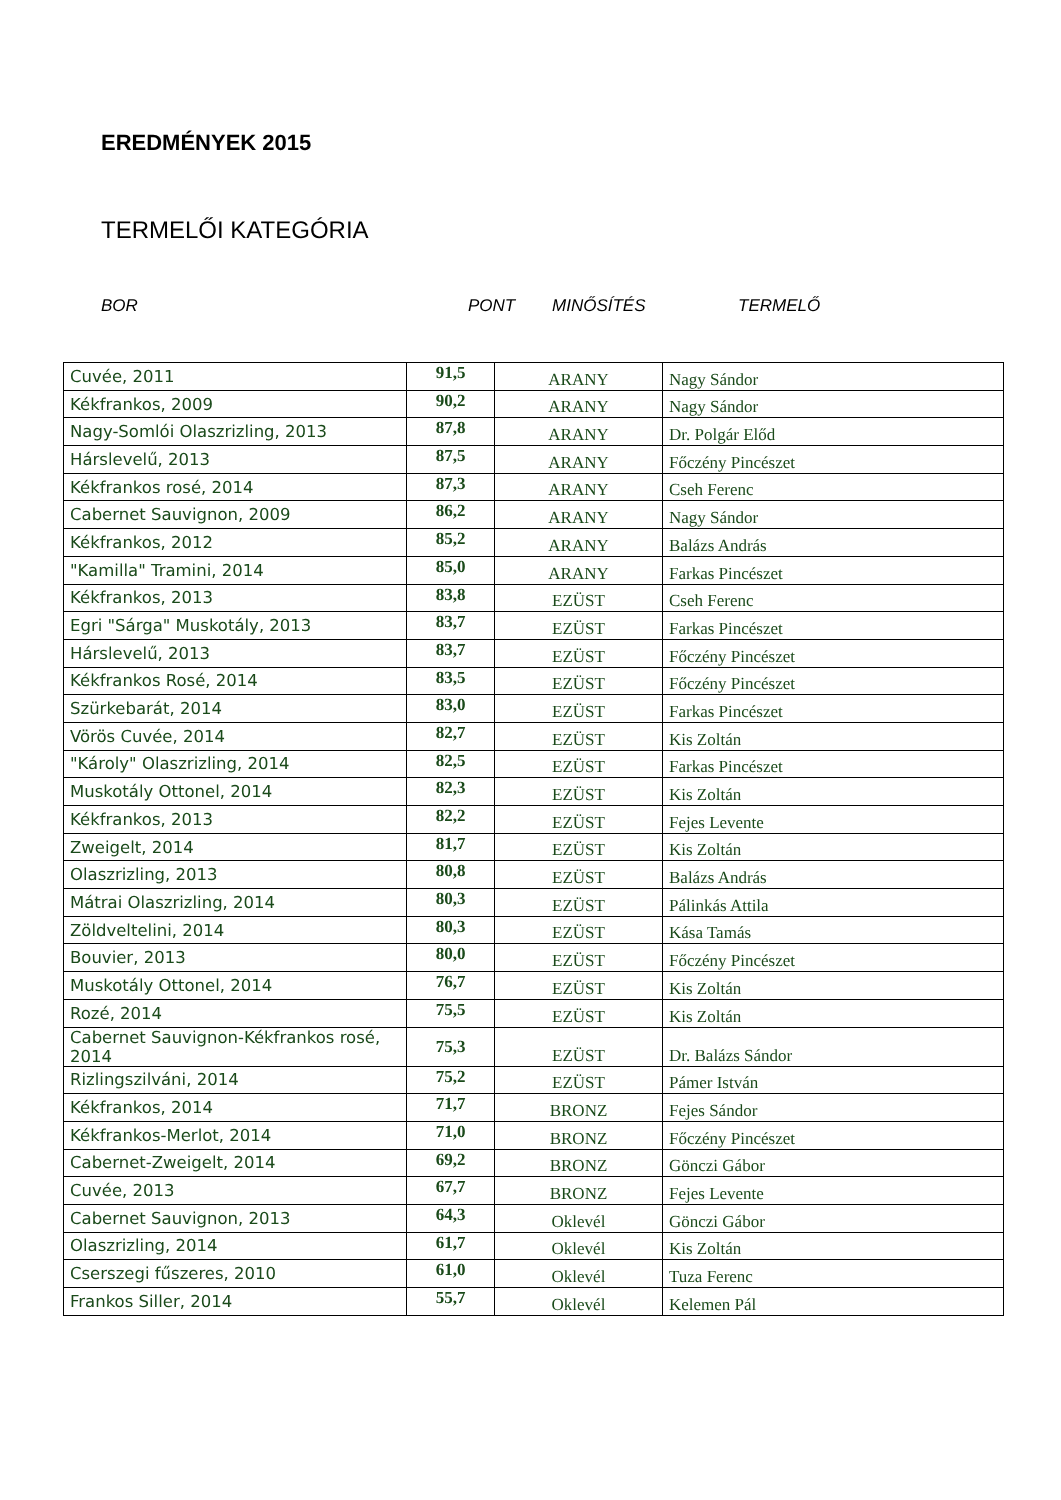EREDMÉNYEK 2015
TERMELŐI KATEGÓRIA
BOR PONT MINŐSÍTÉS TERMELŐ
| Cuvée, 2011 | 91,5 | ARANY | Nagy Sándor |
| Kékfrankos, 2009 | 90,2 | ARANY | Nagy Sándor |
| Nagy-Somlói Olaszrizling, 2013 | 87,8 | ARANY | Dr. Polgár Előd |
| Hárslevelű, 2013 | 87,5 | ARANY | Főczény Pincészet |
| Kékfrankos rosé, 2014 | 87,3 | ARANY | Cseh Ferenc |
| Cabernet Sauvignon, 2009 | 86,2 | ARANY | Nagy Sándor |
| Kékfrankos, 2012 | 85,2 | ARANY | Balázs András |
| "Kamilla" Tramini, 2014 | 85,0 | ARANY | Farkas Pincészet |
| Kékfrankos, 2013 | 83,8 | EZÜST | Cseh Ferenc |
| Egri "Sárga" Muskotály, 2013 | 83,7 | EZÜST | Farkas Pincészet |
| Hárslevelű, 2013 | 83,7 | EZÜST | Főczény Pincészet |
| Kékfrankos Rosé, 2014 | 83,5 | EZÜST | Főczény Pincészet |
| Szürkebarát, 2014 | 83,0 | EZÜST | Farkas Pincészet |
| Vörös Cuvée, 2014 | 82,7 | EZÜST | Kis Zoltán |
| "Károly" Olaszrizling, 2014 | 82,5 | EZÜST | Farkas Pincészet |
| Muskotály Ottonel, 2014 | 82,3 | EZÜST | Kis Zoltán |
| Kékfrankos, 2013 | 82,2 | EZÜST | Fejes Levente |
| Zweigelt, 2014 | 81,7 | EZÜST | Kis Zoltán |
| Olaszrizling, 2013 | 80,8 | EZÜST | Balázs András |
| Mátrai Olaszrizling, 2014 | 80,3 | EZÜST | Pálinkás Attila |
| Zöldveltelini, 2014 | 80,3 | EZÜST | Kása Tamás |
| Bouvier, 2013 | 80,0 | EZÜST | Főczény Pincészet |
| Muskotály Ottonel, 2014 | 76,7 | EZÜST | Kis Zoltán |
| Rozé, 2014 | 75,5 | EZÜST | Kis Zoltán |
| Cabernet Sauvignon-Kékfrankos rosé, 2014 | 75,3 | EZÜST | Dr. Balázs Sándor |
| Rizlingszilváni, 2014 | 75,2 | EZÜST | Pámer István |
| Kékfrankos, 2014 | 71,7 | BRONZ | Fejes Sándor |
| Kékfrankos-Merlot, 2014 | 71,0 | BRONZ | Főczény Pincészet |
| Cabernet-Zweigelt, 2014 | 69,2 | BRONZ | Gönczi Gábor |
| Cuvée, 2013 | 67,7 | BRONZ | Fejes Levente |
| Cabernet Sauvignon, 2013 | 64,3 | Oklevél | Gönczi Gábor |
| Olaszrizling, 2014 | 61,7 | Oklevél | Kis Zoltán |
| Cserszegi fűszeres, 2010 | 61,0 | Oklevél | Tuza Ferenc |
| Frankos Siller, 2014 | 55,7 | Oklevél | Kelemen Pál |